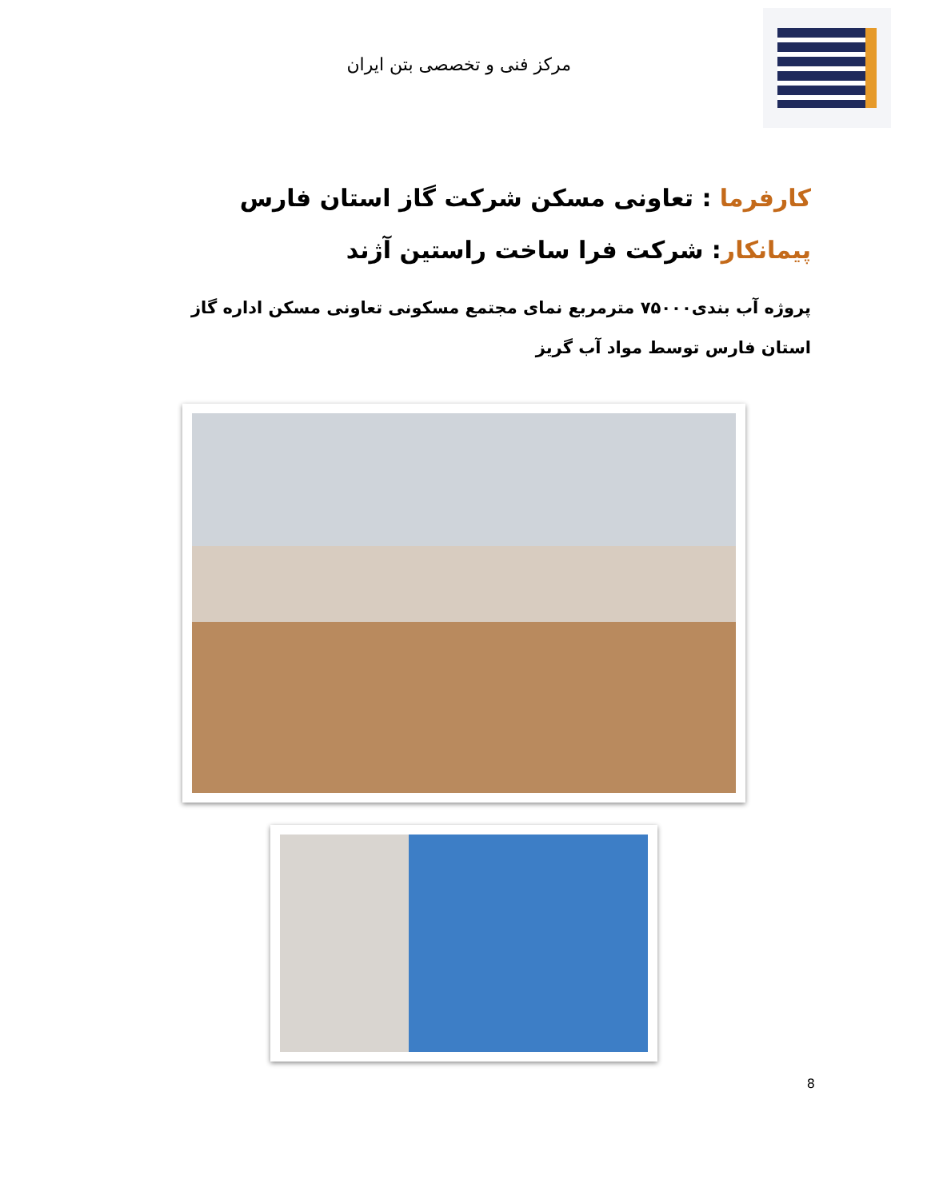مرکز فنی و تخصصی بتن ایران
کارفرما : تعاونی مسکن شرکت گاز استان فارس
پیمانکار: شرکت فرا ساخت راستین آژند
پروژه آب بندی۷۵۰۰۰ مترمربع نمای مجتمع مسکونی تعاونی مسکن اداره گاز استان فارس توسط مواد آب گریز
8